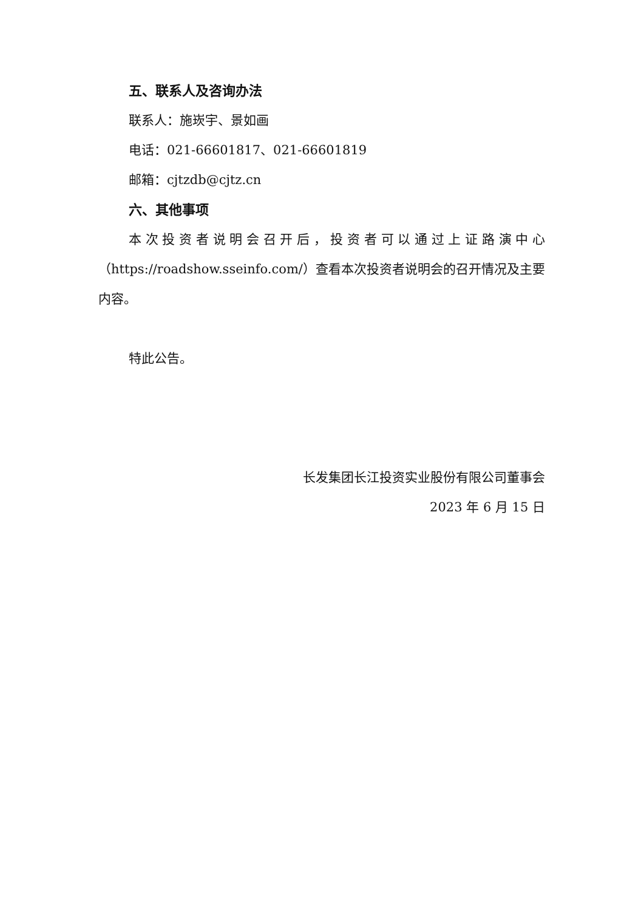五、联系人及咨询办法
联系人：施崁宇、景如画
电话：021-66601817、021-66601819
邮箱：cjtzdb@cjtz.cn
六、其他事项
本次投资者说明会召开后，投资者可以通过上证路演中心（https://roadshow.sseinfo.com/）查看本次投资者说明会的召开情况及主要内容。
特此公告。
长发集团长江投资实业股份有限公司董事会
2023 年 6 月 15 日